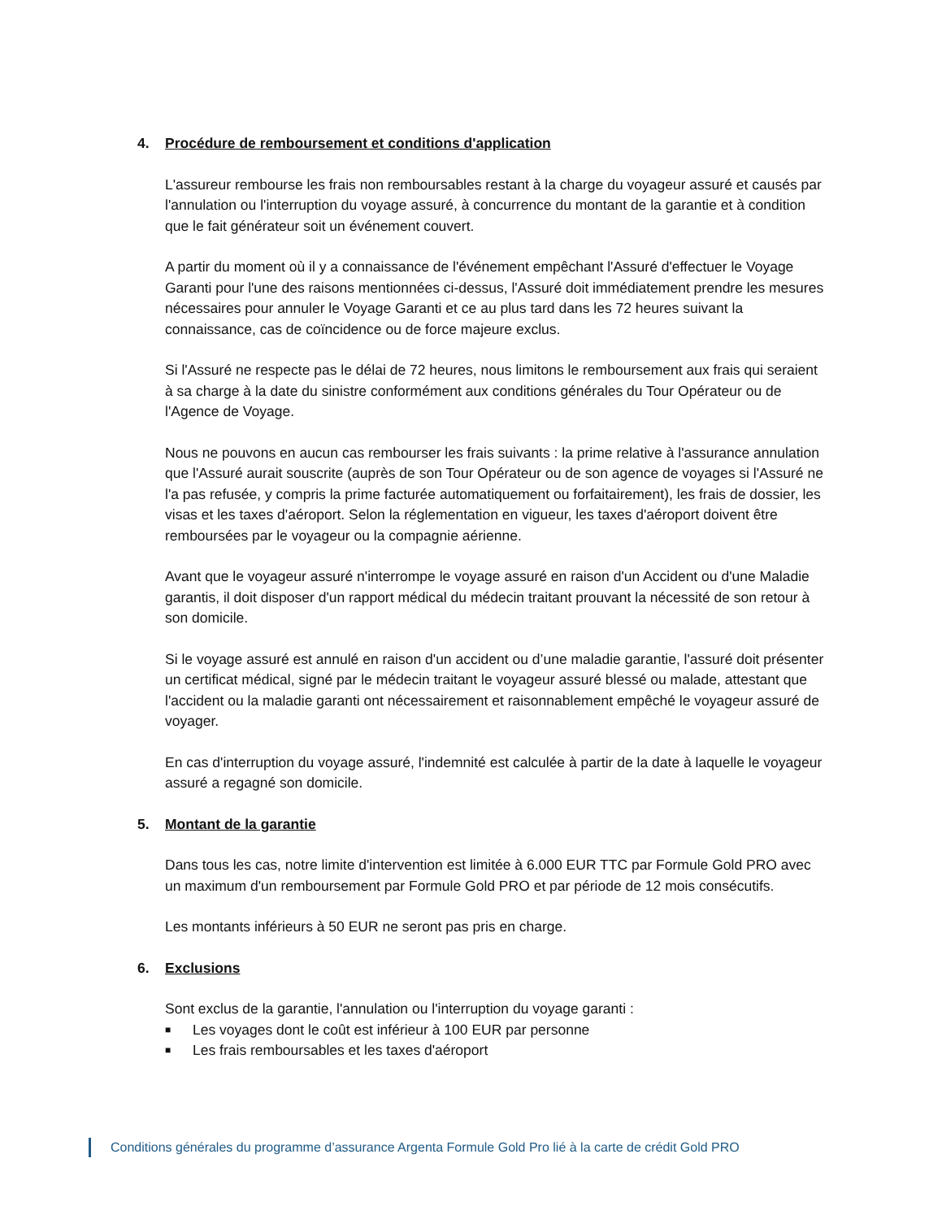4. Procédure de remboursement et conditions d'application
L'assureur rembourse les frais non remboursables restant à la charge du voyageur assuré et causés par l'annulation ou l'interruption du voyage assuré, à concurrence du montant de la garantie et à condition que le fait générateur soit un événement couvert.
A partir du moment où il y a connaissance de l'événement empêchant l'Assuré d'effectuer le Voyage Garanti pour l'une des raisons mentionnées ci-dessus, l'Assuré doit immédiatement prendre les mesures nécessaires pour annuler le Voyage Garanti et ce au plus tard dans les 72 heures suivant la connaissance, cas de coïncidence ou de force majeure exclus.
Si l'Assuré ne respecte pas le délai de 72 heures, nous limitons le remboursement aux frais qui seraient à sa charge à la date du sinistre conformément aux conditions générales du Tour Opérateur ou de l'Agence de Voyage.
Nous ne pouvons en aucun cas rembourser les frais suivants : la prime relative à l'assurance annulation que l'Assuré aurait souscrite (auprès de son Tour Opérateur ou de son agence de voyages si l'Assuré ne l'a pas refusée, y compris la prime facturée automatiquement ou forfaitairement), les frais de dossier, les visas et les taxes d'aéroport. Selon la réglementation en vigueur, les taxes d'aéroport doivent être remboursées par le voyageur ou la compagnie aérienne.
Avant que le voyageur assuré n'interrompe le voyage assuré en raison d'un Accident ou d'une Maladie garantis, il doit disposer d'un rapport médical du médecin traitant prouvant la nécessité de son retour à son domicile.
Si le voyage assuré est annulé en raison d'un accident ou d’une maladie garantie, l'assuré doit présenter un certificat médical, signé par le médecin traitant le voyageur assuré blessé ou malade, attestant que l'accident ou la maladie garanti ont nécessairement et raisonnablement empêché le voyageur assuré de voyager.
En cas d'interruption du voyage assuré, l'indemnité est calculée à partir de la date à laquelle le voyageur assuré a regagné son domicile.
5. Montant de la garantie
Dans tous les cas, notre limite d'intervention est limitée à 6.000 EUR TTC par Formule Gold PRO avec un maximum d'un remboursement par Formule Gold PRO et par période de 12 mois consécutifs.
Les montants inférieurs à 50 EUR ne seront pas pris en charge.
6. Exclusions
Sont exclus de la garantie, l'annulation ou l'interruption du voyage garanti :
■ Les voyages dont le coût est inférieur à 100 EUR par personne
■ Les frais remboursables et les taxes d'aéroport
Conditions générales du programme d’assurance Argenta Formule Gold Pro lié à la carte de crédit Gold PRO